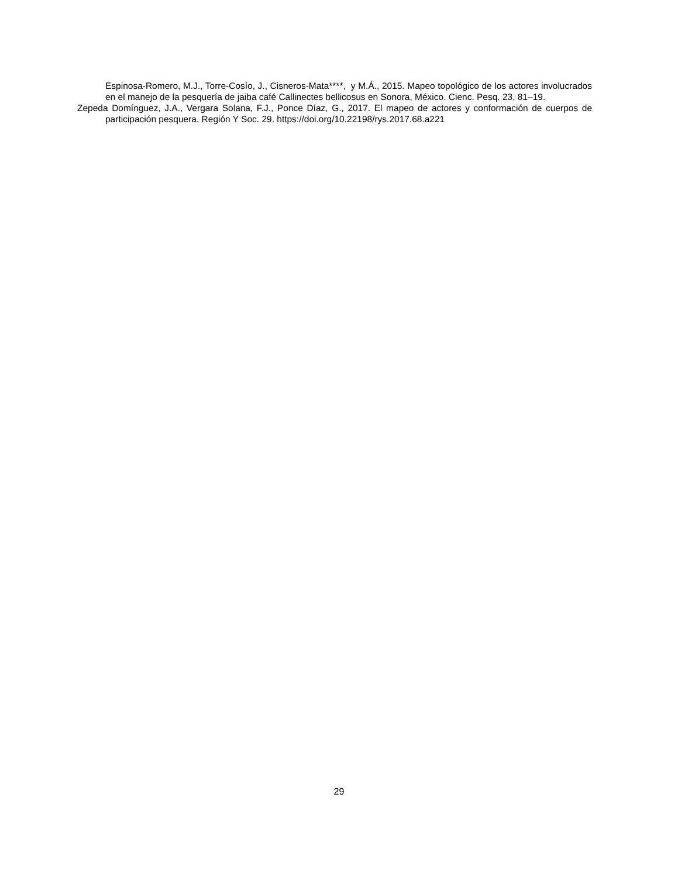Espinosa-Romero, M.J., Torre-Cosío, J., Cisneros-Mata****, y M.Á., 2015. Mapeo topológico de los actores involucrados en el manejo de la pesquería de jaiba café Callinectes bellicosus en Sonora, México. Cienc. Pesq. 23, 81–19.
Zepeda Domínguez, J.A., Vergara Solana, F.J., Ponce Díaz, G., 2017. El mapeo de actores y conformación de cuerpos de participación pesquera. Región Y Soc. 29. https://doi.org/10.22198/rys.2017.68.a221
29